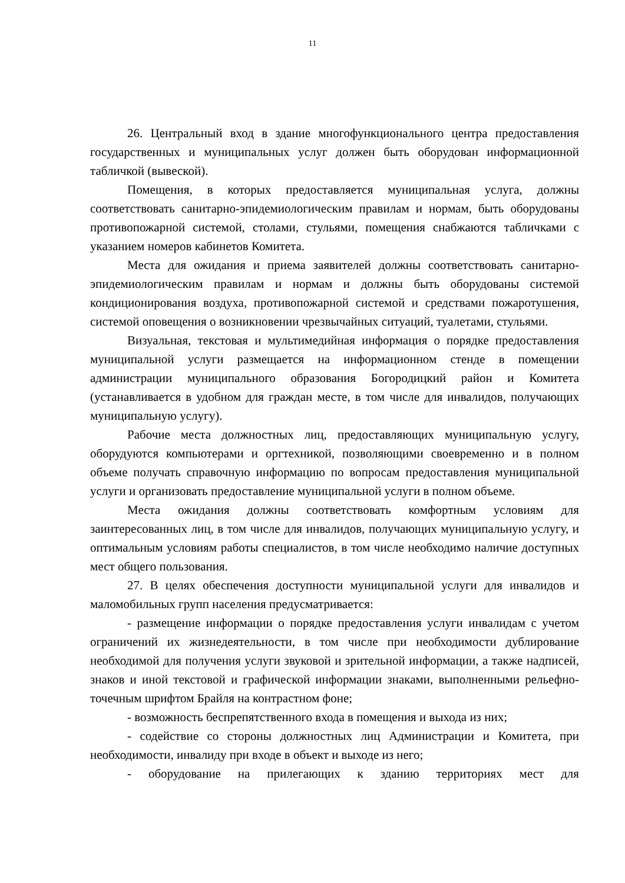11
26. Центральный вход в здание многофункционального центра предоставления государственных и муниципальных услуг должен быть оборудован информационной табличкой (вывеской).
Помещения, в которых предоставляется муниципальная услуга, должны соответствовать санитарно-эпидемиологическим правилам и нормам, быть оборудованы противопожарной системой, столами, стульями, помещения снабжаются табличками с указанием номеров кабинетов Комитета.
Места для ожидания и приема заявителей должны соответствовать санитарно-эпидемиологическим правилам и нормам и должны быть оборудованы системой кондиционирования воздуха, противопожарной системой и средствами пожаротушения, системой оповещения о возникновении чрезвычайных ситуаций, туалетами, стульями.
Визуальная, текстовая и мультимедийная информация о порядке предоставления муниципальной услуги размещается на информационном стенде в помещении администрации муниципального образования Богородицкий район и Комитета (устанавливается в удобном для граждан месте, в том числе для инвалидов, получающих муниципальную услугу).
Рабочие места должностных лиц, предоставляющих муниципальную услугу, оборудуются компьютерами и оргтехникой, позволяющими своевременно и в полном объеме получать справочную информацию по вопросам предоставления муниципальной услуги и организовать предоставление муниципальной услуги в полном объеме.
Места ожидания должны соответствовать комфортным условиям для заинтересованных лиц, в том числе для инвалидов, получающих муниципальную услугу, и оптимальным условиям работы специалистов, в том числе необходимо наличие доступных мест общего пользования.
27. В целях обеспечения доступности муниципальной услуги для инвалидов и маломобильных групп населения предусматривается:
- размещение информации о порядке предоставления услуги инвалидам с учетом ограничений их жизнедеятельности, в том числе при необходимости дублирование необходимой для получения услуги звуковой и зрительной информации, а также надписей, знаков и иной текстовой и графической информации знаками, выполненными рельефно-точечным шрифтом Брайля на контрастном фоне;
- возможность беспрепятственного входа в помещения и выхода из них;
- содействие со стороны должностных лиц Администрации и Комитета, при необходимости, инвалиду при входе в объект и выходе из него;
- оборудование на прилегающих к зданию территориях мест для